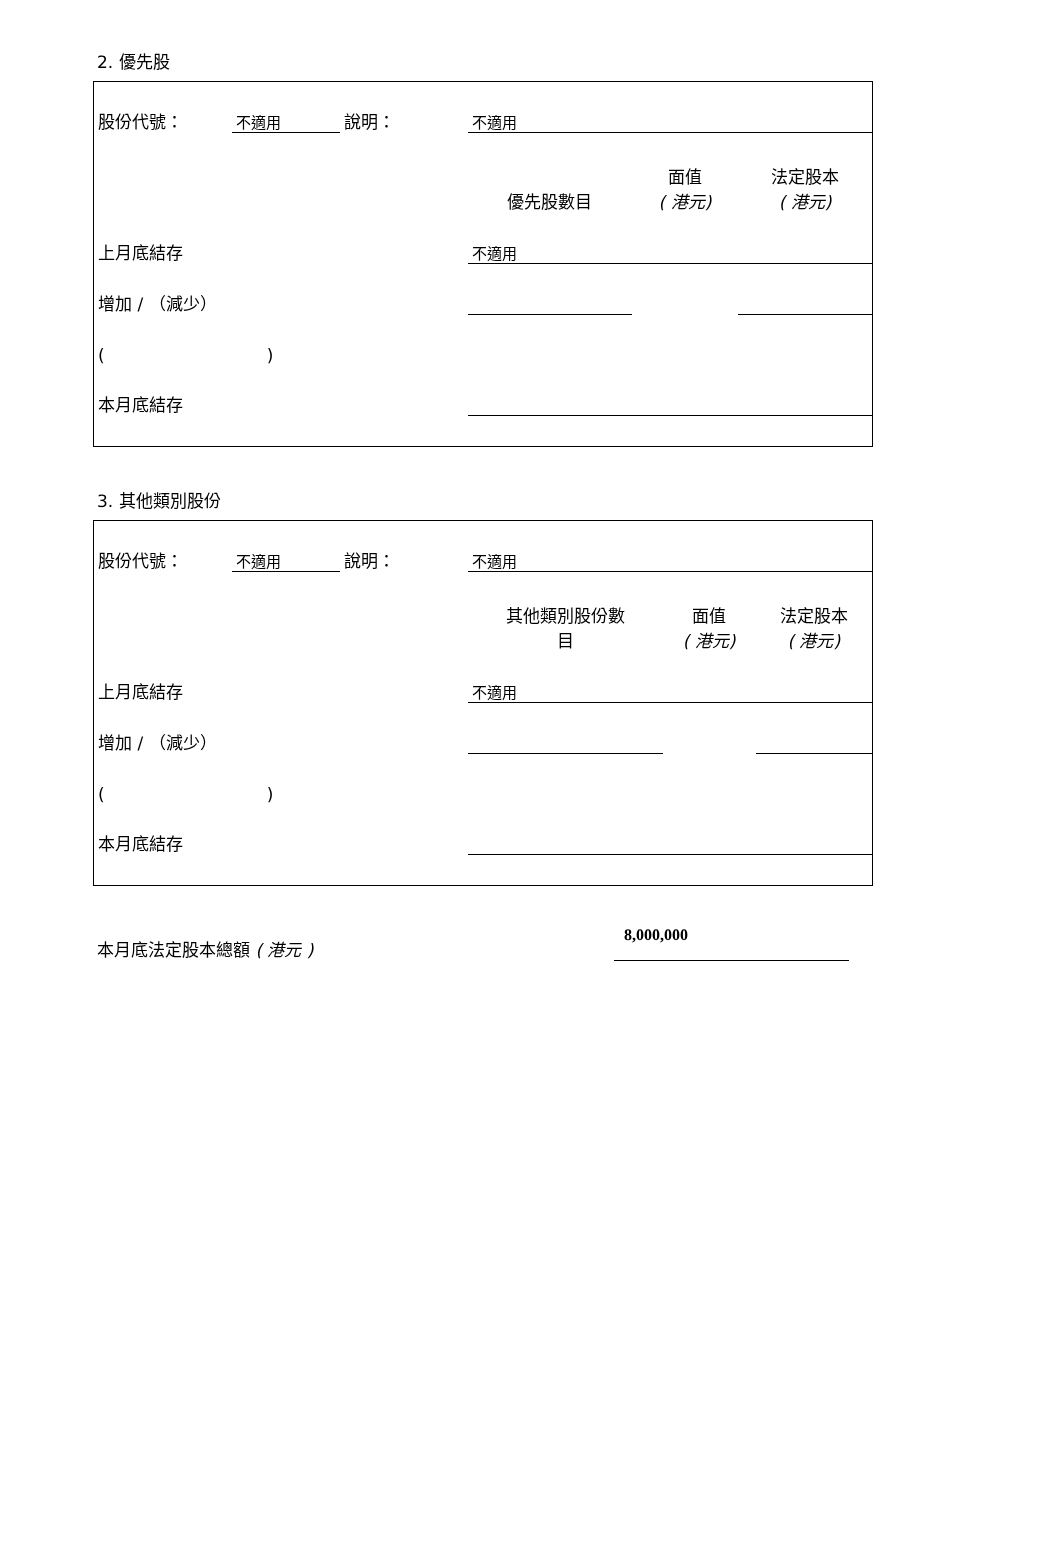2. 優先股
| 股份代號： | 不適用 | 說明： | 不適用 | | |
| | | | 優先股數目 | 面值 ( 港元) | 法定股本 ( 港元) |
| 上月底結存 | | | 不適用 | | |
| 增加 / （減少） | | | | | |
| ( ) | | | | | |
| 本月底結存 | | | | | |
3. 其他類別股份
| 股份代號： | 不適用 | 說明： | 不適用 | | |
| | | | 其他類別股份數 目 | 面值 ( 港元) | 法定股本 ( 港元) |
| 上月底結存 | | | 不適用 | | |
| 增加 / （減少） | | | | | |
| ( ) | | | | | |
| 本月底結存 | | | | | |
本月底法定股本總額 ( 港元 )
8,000,000